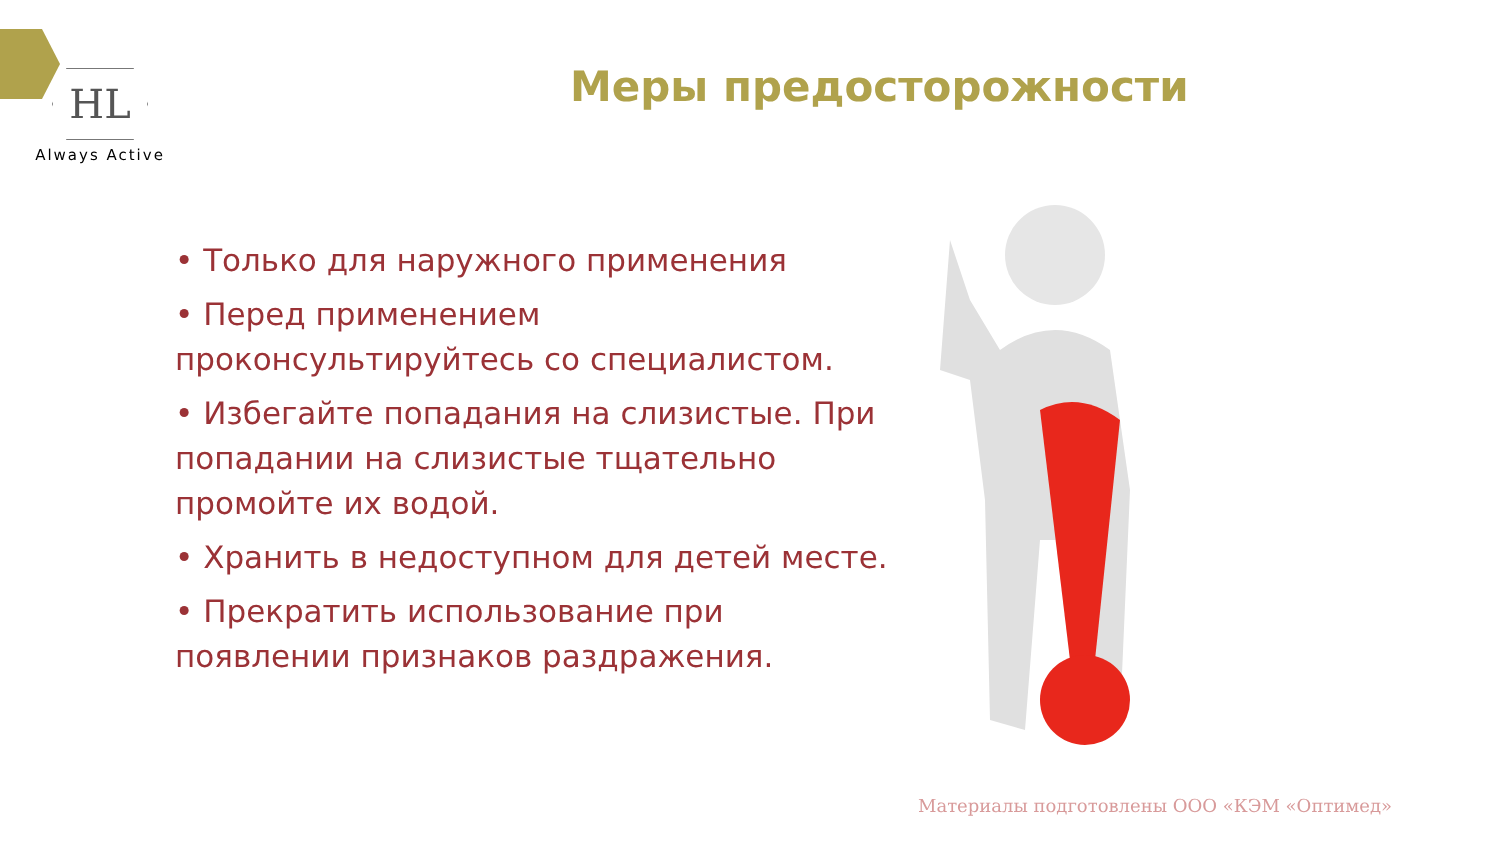HL
Always Active
Меры предосторожности
• Только для наружного применения
• Перед применением проконсультируйтесь со специалистом.
• Избегайте попадания на слизистые. При попадании на слизистые тщательно промойте их водой.
• Хранить в недоступном для детей месте.
• Прекратить использование при появлении признаков раздражения.
Материалы подготовлены ООО «КЭМ «Оптимед»